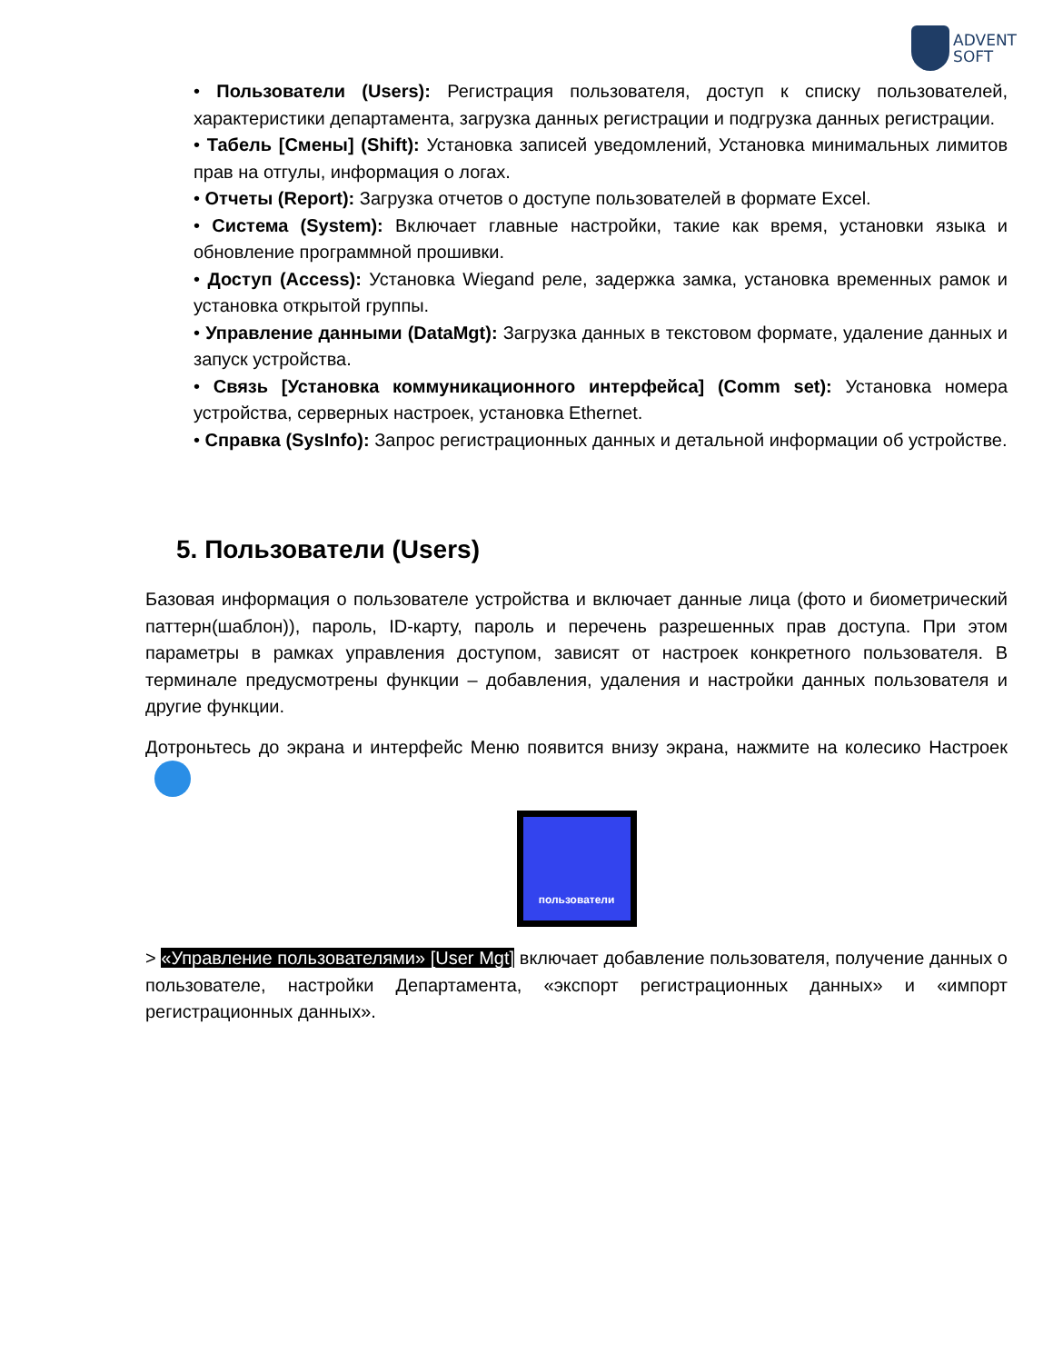ADVENT
SOFT
• Пользователи (Users): Регистрация пользователя, доступ к списку пользователей, характеристики департамента, загрузка данных регистрации и подгрузка данных регистрации.
• Табель [Смены] (Shift): Установка записей уведомлений, Установка минимальных лимитов прав на отгулы, информация о логах.
• Отчеты (Report): Загрузка отчетов о доступе пользователей в формате Excel.
• Система (System): Включает главные настройки, такие как время, установки языка и обновление программной прошивки.
• Доступ (Access): Установка Wiegand реле, задержка замка, установка временных рамок и установка открытой группы.
• Управление данными (DataMgt): Загрузка данных в текстовом формате, удаление данных и запуск устройства.
• Связь [Установка коммуникационного интерфейса] (Comm set): Установка номера устройства, серверных настроек, установка Ethernet.
• Справка (SysInfo): Запрос регистрационных данных и детальной информации об устройстве.
5. Пользователи (Users)
Базовая информация о пользователе устройства и включает данные лица (фото и биометрический паттерн(шаблон)), пароль, ID-карту, пароль и перечень разрешенных прав доступа. При этом параметры в рамках управления доступом, зависят от настроек конкретного пользователя. В терминале предусмотрены функции – добавления, удаления и настройки данных пользователя и другие функции.
Дотроньтесь до экрана и интерфейс Меню появится внизу экрана, нажмите на колесико Настроек
пользователи
> «Управление пользователями» [User Mgt] включает добавление пользователя, получение данных о пользователе, настройки Департамента, «экспорт регистрационных данных» и «импорт регистрационных данных».